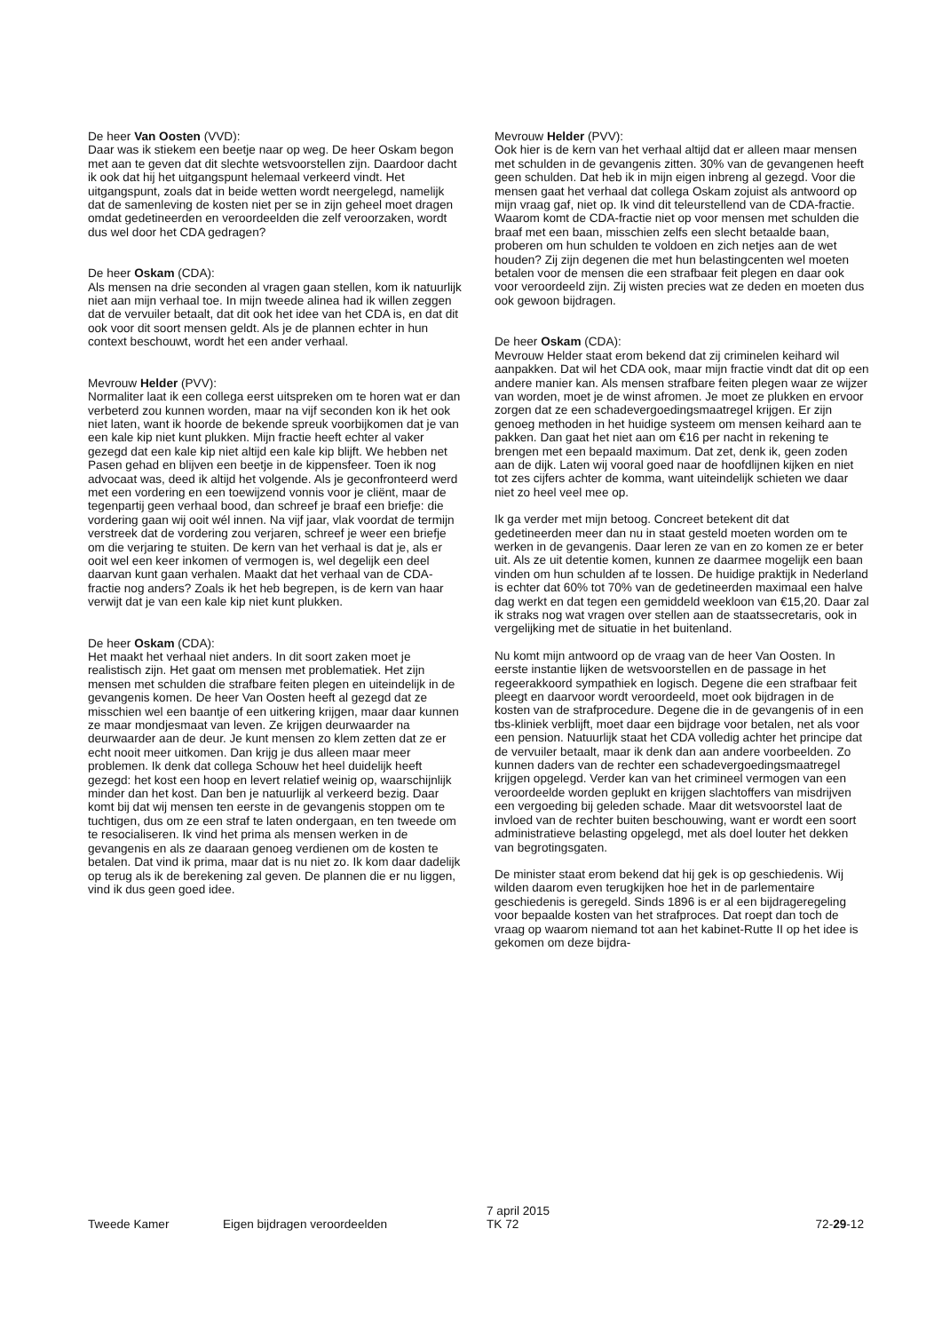De heer Van Oosten (VVD):
Daar was ik stiekem een beetje naar op weg. De heer Oskam begon met aan te geven dat dit slechte wetsvoorstellen zijn. Daardoor dacht ik ook dat hij het uitgangspunt helemaal verkeerd vindt. Het uitgangspunt, zoals dat in beide wetten wordt neergelegd, namelijk dat de samenleving de kosten niet per se in zijn geheel moet dragen omdat gedetineerden en veroordeelden die zelf veroorzaken, wordt dus wel door het CDA gedragen?
De heer Oskam (CDA):
Als mensen na drie seconden al vragen gaan stellen, kom ik natuurlijk niet aan mijn verhaal toe. In mijn tweede alinea had ik willen zeggen dat de vervuiler betaalt, dat dit ook het idee van het CDA is, en dat dit ook voor dit soort mensen geldt. Als je de plannen echter in hun context beschouwt, wordt het een ander verhaal.
Mevrouw Helder (PVV):
Normaliter laat ik een collega eerst uitspreken om te horen wat er dan verbeterd zou kunnen worden, maar na vijf seconden kon ik het ook niet laten, want ik hoorde de bekende spreuk voorbijkomen dat je van een kale kip niet kunt plukken. Mijn fractie heeft echter al vaker gezegd dat een kale kip niet altijd een kale kip blijft. We hebben net Pasen gehad en blijven een beetje in de kippensfeer. Toen ik nog advocaat was, deed ik altijd het volgende. Als je geconfronteerd werd met een vordering en een toewijzend vonnis voor je cliënt, maar de tegenpartij geen verhaal bood, dan schreef je braaf een briefje: die vordering gaan wij ooit wél innen. Na vijf jaar, vlak voordat de termijn verstreek dat de vordering zou verjaren, schreef je weer een briefje om die verjaring te stuiten. De kern van het verhaal is dat je, als er ooit wel een keer inkomen of vermogen is, wel degelijk een deel daarvan kunt gaan verhalen. Maakt dat het verhaal van de CDA-fractie nog anders? Zoals ik het heb begrepen, is de kern van haar verwijt dat je van een kale kip niet kunt plukken.
De heer Oskam (CDA):
Het maakt het verhaal niet anders. In dit soort zaken moet je realistisch zijn. Het gaat om mensen met problematiek. Het zijn mensen met schulden die strafbare feiten plegen en uiteindelijk in de gevangenis komen. De heer Van Oosten heeft al gezegd dat ze misschien wel een baantje of een uitkering krijgen, maar daar kunnen ze maar mondjesmaat van leven. Ze krijgen deurwaarder na deurwaarder aan de deur. Je kunt mensen zo klem zetten dat ze er echt nooit meer uitkomen. Dan krijg je dus alleen maar meer problemen. Ik denk dat collega Schouw het heel duidelijk heeft gezegd: het kost een hoop en levert relatief weinig op, waarschijnlijk minder dan het kost. Dan ben je natuurlijk al verkeerd bezig. Daar komt bij dat wij mensen ten eerste in de gevangenis stoppen om te tuchtigen, dus om ze een straf te laten ondergaan, en ten tweede om te resocialiseren. Ik vind het prima als mensen werken in de gevangenis en als ze daaraan genoeg verdienen om de kosten te betalen. Dat vind ik prima, maar dat is nu niet zo. Ik kom daar dadelijk op terug als ik de berekening zal geven. De plannen die er nu liggen, vind ik dus geen goed idee.
Mevrouw Helder (PVV):
Ook hier is de kern van het verhaal altijd dat er alleen maar mensen met schulden in de gevangenis zitten. 30% van de gevangenen heeft geen schulden. Dat heb ik in mijn eigen inbreng al gezegd. Voor die mensen gaat het verhaal dat collega Oskam zojuist als antwoord op mijn vraag gaf, niet op. Ik vind dit teleurstellend van de CDA-fractie. Waarom komt de CDA-fractie niet op voor mensen met schulden die braaf met een baan, misschien zelfs een slecht betaalde baan, proberen om hun schulden te voldoen en zich netjes aan de wet houden? Zij zijn degenen die met hun belastingcenten wel moeten betalen voor de mensen die een strafbaar feit plegen en daar ook voor veroordeeld zijn. Zij wisten precies wat ze deden en moeten dus ook gewoon bijdragen.
De heer Oskam (CDA):
Mevrouw Helder staat erom bekend dat zij criminelen keihard wil aanpakken. Dat wil het CDA ook, maar mijn fractie vindt dat dit op een andere manier kan. Als mensen strafbare feiten plegen waar ze wijzer van worden, moet je de winst afromen. Je moet ze plukken en ervoor zorgen dat ze een schadevergoedingsmaatregel krijgen. Er zijn genoeg methoden in het huidige systeem om mensen keihard aan te pakken. Dan gaat het niet aan om €16 per nacht in rekening te brengen met een bepaald maximum. Dat zet, denk ik, geen zoden aan de dijk. Laten wij vooral goed naar de hoofdlijnen kijken en niet tot zes cijfers achter de komma, want uiteindelijk schieten we daar niet zo heel veel mee op.
Ik ga verder met mijn betoog. Concreet betekent dit dat gedetineerden meer dan nu in staat gesteld moeten worden om te werken in de gevangenis. Daar leren ze van en zo komen ze er beter uit. Als ze uit detentie komen, kunnen ze daarmee mogelijk een baan vinden om hun schulden af te lossen. De huidige praktijk in Nederland is echter dat 60% tot 70% van de gedetineerden maximaal een halve dag werkt en dat tegen een gemiddeld weekloon van €15,20. Daar zal ik straks nog wat vragen over stellen aan de staatssecretaris, ook in vergelijking met de situatie in het buitenland.
Nu komt mijn antwoord op de vraag van de heer Van Oosten. In eerste instantie lijken de wetsvoorstellen en de passage in het regeerakkoord sympathiek en logisch. Degene die een strafbaar feit pleegt en daarvoor wordt veroordeeld, moet ook bijdragen in de kosten van de strafprocedure. Degene die in de gevangenis of in een tbs-kliniek verblijft, moet daar een bijdrage voor betalen, net als voor een pension. Natuurlijk staat het CDA volledig achter het principe dat de vervuiler betaalt, maar ik denk dan aan andere voorbeelden. Zo kunnen daders van de rechter een schadevergoedingsmaatregel krijgen opgelegd. Verder kan van het crimineel vermogen van een veroordeelde worden geplukt en krijgen slachtoffers van misdrijven een vergoeding bij geleden schade. Maar dit wetsvoorstel laat de invloed van de rechter buiten beschouwing, want er wordt een soort administratieve belasting opgelegd, met als doel louter het dekken van begrotingsgaten.
De minister staat erom bekend dat hij gek is op geschiedenis. Wij wilden daarom even terugkijken hoe het in de parlementaire geschiedenis is geregeld. Sinds 1896 is er al een bijdrageregeling voor bepaalde kosten van het strafproces. Dat roept dan toch de vraag op waarom niemand tot aan het kabinet-Rutte II op het idee is gekomen om deze bijdra-
Tweede Kamer Eigen bijdragen veroordeelden
7 april 2015
TK 72
72-29-12